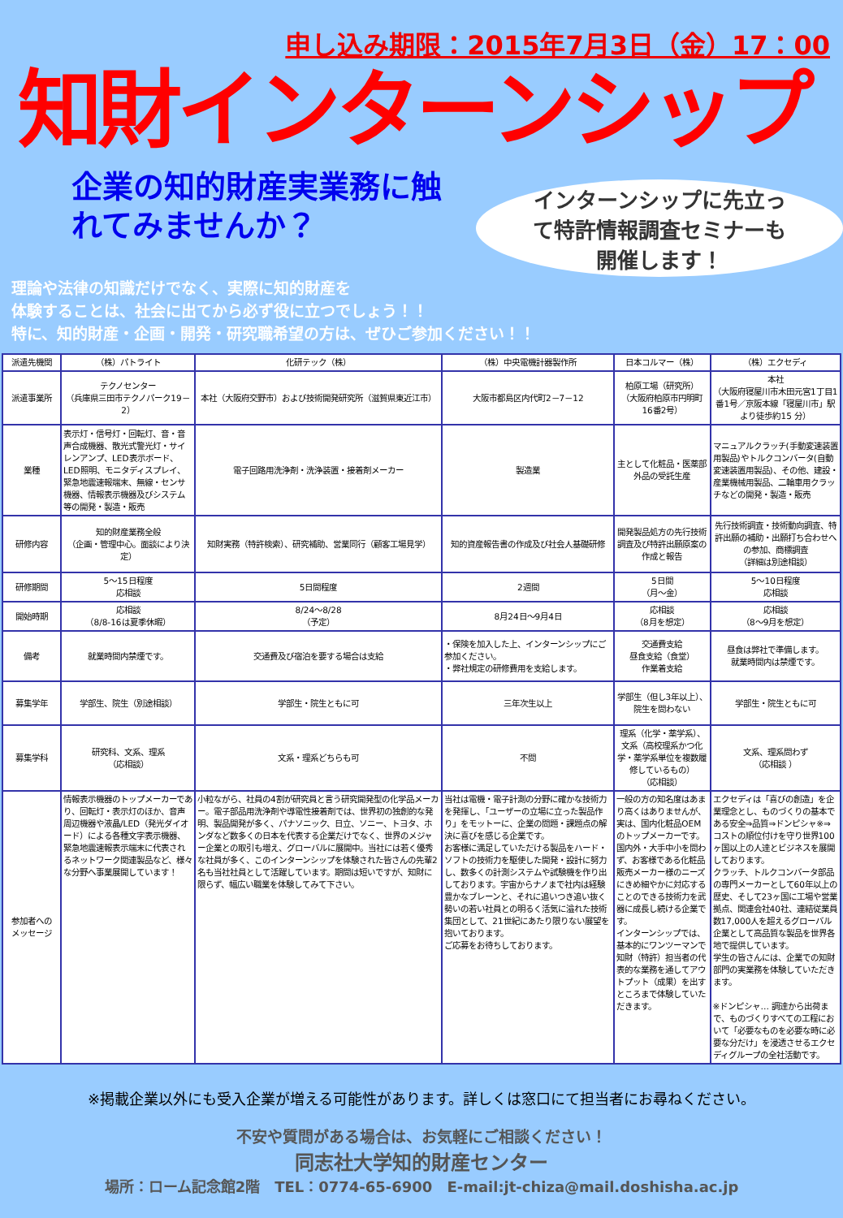申し込み期限：2015年7月3日（金）17：00
知財インターンシップ
企業の知的財産実業務に触れてみませんか？
インターンシップに先立って特許情報調査セミナーも開催します！
理論や法律の知識だけでなく、実際に知的財産を
体験することは、社会に出てから必ず役に立つでしょう！！
特に、知的財産・企画・開発・研究職希望の方は、ぜひご参加ください！！
| 派遣先機関 | （株）パトライト | 化研テック（株） | （株）中央電機計器製作所 | 日本コルマー（株） | （株）エクセディ |
| 派遣事業所 | テクノセンター （兵庫県三田市テクノパーク19－2） | 本社（大阪府交野市）および技術開発研究所（滋賀県東近江市） | 大阪市都島区内代町2－7－12 | 柏原工場（研究所） （大阪府柏原市円明町 16番2号） | 本社 （大阪府寝屋川市木田元宮1丁目1番1号／京阪本線「寝屋川市」駅より徒歩約15 分） |
| 業種 | 表示灯・信号灯・回転灯、音・音声合成機器、散光式警光灯・サイレンアンプ、LED表示ボード、LED照明、モニタディスプレイ、緊急地震速報端末、無線・センサ機器、情報表示機器及びシステム等の開発・製造・販売 | 電子回路用洗浄剤・洗浄装置・接着剤メーカー | 製造業 | 主として化粧品・医薬部外品の受託生産 | マニュアルクラッチ(手動変速装置用製品)やトルクコンバータ(自動変速装置用製品)、その他、建設・産業機械用製品、二輪車用クラッチなどの開発・製造・販売 |
| 研修内容 | 知的財産業務全般 （企画・管理中心。面談により決定） | 知財実務（特許検索）、研究補助、営業同行（顧客工場見学） | 知的資産報告書の作成及び社会人基礎研修 | 開発製品処方の先行技術調査及び特許出願原案の作成と報告 | 先行技術調査・技術動向調査、特許出願の補助・出願打ち合わせへの参加、商標調査 （詳細は別途相談） |
| 研修期間 | 5～15日程度 応相談 | 5日間程度 | 2週間 | 5日間 （月～金） | 5～10日程度 応相談 |
| 開始時期 | 応相談 （8/8-16は夏季休暇） | 8/24～8/28 （予定） | 8月24日～9月4日 | 応相談 （8月を想定） | 応相談 （8～9月を想定） |
| 備考 | 就業時間内禁煙です。 | 交通費及び宿泊を要する場合は支給 | ・保険を加入した上、インターンシップにご参加ください。 ・弊社規定の研修費用を支給します。 | 交通費支給 昼食支給（食堂） 作業着支給 | 昼食は弊社で準備します。 就業時間内は禁煙です。 |
| 募集学年 | 学部生、院生（別途相談） | 学部生・院生ともに可 | 三年次生以上 | 学部生（但し3年以上）、院生を問わない | 学部生・院生ともに可 |
| 募集学科 | 研究科、文系、理系 （応相談） | 文系・理系どちらも可 | 不問 | 理系（化学・薬学系）、文系（高校理系かつ化学・薬学系単位を複数履修しているもの） （応相談） | 文系、理系問わず （応相談 ） |
| 参加者への メッセージ | 情報表示機器のトップメーカーであり、回転灯・表示灯のほか、音声周辺機器や液晶/LED（発光ダイオード）による各種文字表示機器、緊急地震速報表示端末に代表されるネットワーク関連製品など、様々な分野へ事業展開しています！ | 小粒ながら、社員の4割が研究員と言う研究開発型の化学品メーカー。電子部品用洗浄剤や導電性接着剤では、世界初の独創的な発明、製品開発が多く、パナソニック、日立、ソニー、トヨタ、ホンダなど数多くの日本を代表する企業だけでなく、世界のメジャー企業との取引も増え、グローバルに展開中。当社には若く優秀な社員が多く、このインターンシップを体験された皆さんの先輩2名も当社社員として活躍しています。期間は短いですが、知財に限らず、幅広い職業を体験してみて下さい。 | 当社は電機・電子計測の分野に確かな技術力を発揮し、「ユーザーの立場に立った製品作り」をモットーに、企業の問題・課題点の解決に喜びを感じる企業です。 お客様に満足していただける製品をハード・ソフトの技術力を駆使した開発・設計に努力し、数多くの計測システムや試験機を作り出しております。宇宙からナノまで社内は経験豊かなブレーンと、それに追いつき追い抜く勢いの若い社員との明るく活気に溢れた技術集団として、21世紀にあたり限りない展望を抱いております。 ご応募をお待ちしております。 | 一般の方の知名度はあまり高くはありませんが、実は、国内化粧品OEMのトップメーカーです。 国内外・大手中小を問わず、お客様である化粧品販売メーカー様のニーズにきめ細やかに対応することのできる技術力を武器に成長し続ける企業です。 インターンシップでは、基本的にワンツーマンで知財（特許）担当者の代表的な業務を通してアウトプット（成果）を出すところまで体験していただきます。 | エクセディは「喜びの創造」を企業理念とし、ものづくりの基本である安全⇒品質⇒ドンピシャ※⇒コストの順位付けを守り世界100ヶ国以上の人達とビジネスを展開しております。 クラッチ、トルクコンバータ部品の専門メーカーとして60年以上の歴史、そして23ヶ国に工場や営業拠点、関連会社40社、連結従業員数17,000人を超えるグローバル企業として高品質な製品を世界各地で提供しています。 学生の皆さんには、企業での知財部門の実業務を体験していただきます。 ※ドンピシャ… 調達から出荷まで、ものづくりすべての工程において「必要なものを必要な時に必要な分だけ」を浸透させるエクセディグループの全社活動です。 |
※掲載企業以外にも受入企業が増える可能性があります。詳しくは窓口にて担当者にお尋ねください。
不安や質問がある場合は、お気軽にご相談ください！
同志社大学知的財産センター
場所：ローム記念館2階　TEL：0774-65-6900　E-mail:jt-chiza@mail.doshisha.ac.jp